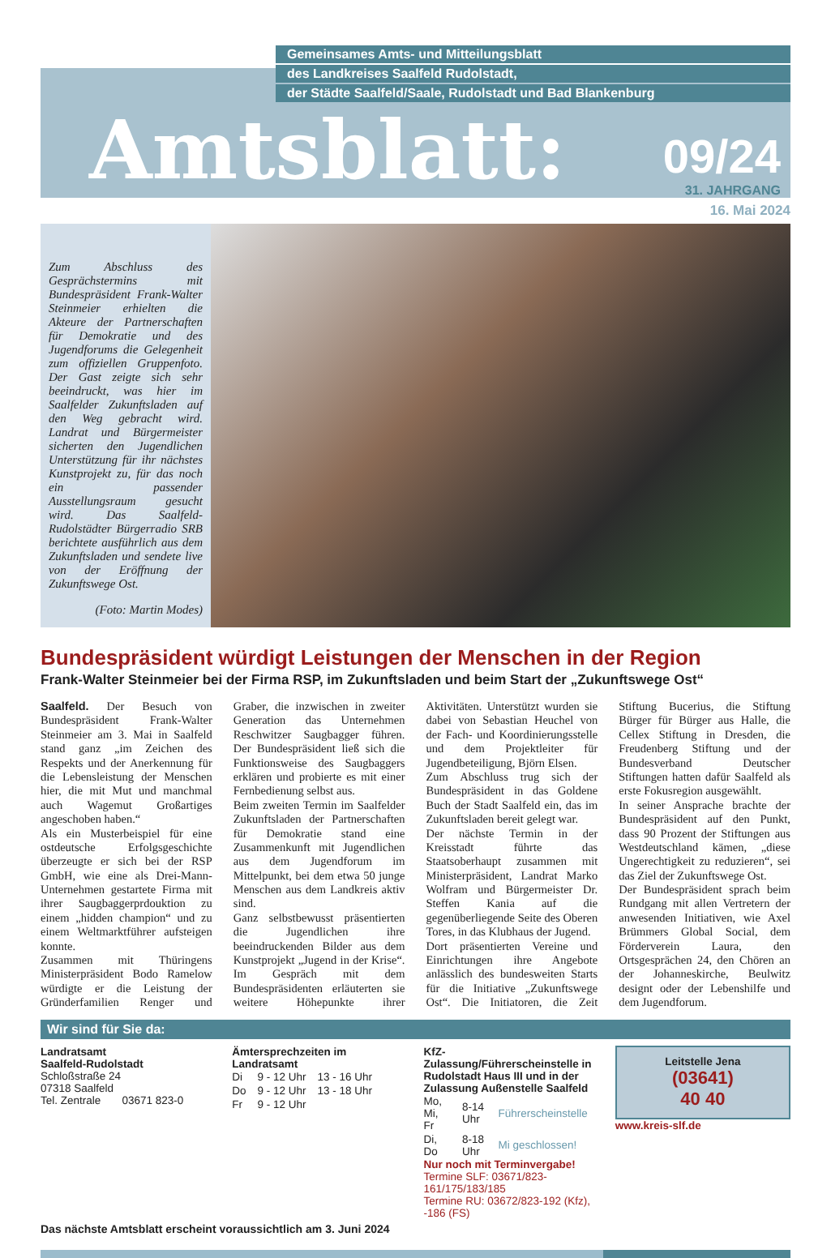Gemeinsames Amts- und Mitteilungsblatt
des Landkreises Saalfeld Rudolstadt,
der Städte Saalfeld/Saale, Rudolstadt und Bad Blankenburg
Amtsblatt: 09/24
31. JAHRGANG
16. Mai 2024
Zum Abschluss des Gesprächstermins mit Bundespräsident Frank-Walter Steinmeier erhielten die Akteure der Partnerschaften für Demokratie und des Jugendforums die Gelegenheit zum offiziellen Gruppenfoto. Der Gast zeigte sich sehr beeindruckt, was hier im Saalfelder Zukunftsladen auf den Weg gebracht wird. Landrat und Bürgermeister sicherten den Jugendlichen Unterstützung für ihr nächstes Kunstprojekt zu, für das noch ein passender Ausstellungsraum gesucht wird. Das Saalfeld-Rudolstädter Bürgerradio SRB berichtete ausführlich aus dem Zukunftsladen und sendete live von der Eröffnung der Zukunftswege Ost.
(Foto: Martin Modes)
Bundespräsident würdigt Leistungen der Menschen in der Region
Frank-Walter Steinmeier bei der Firma RSP, im Zukunftsladen und beim Start der „Zukunftswege Ost“
Saalfeld. Der Besuch von Bundespräsident Frank-Walter Steinmeier am 3. Mai in Saalfeld stand ganz „im Zeichen des Respekts und der Anerkennung für die Lebensleistung der Menschen hier, die mit Mut und manchmal auch Wagemut Großartiges angeschoben haben.“
Als ein Musterbeispiel für eine ostdeutsche Erfolgsgeschichte überzeugte er sich bei der RSP GmbH, wie eine als Drei-Mann-Unternehmen gestartete Firma mit ihrer Saugbaggerprdouktion zu einem „hidden champion“ und zu einem Weltmarktführer aufsteigen konnte.
Zusammen mit Thüringens Ministerpräsident Bodo Ramelow würdigte er die Leistung der Gründerfamilien Renger und Graber, die inzwischen in zweiter Generation das Unternehmen Reschwitzer Saugbagger führen. Der Bundespräsident ließ sich die Funktionsweise des Saugbaggers erklären und probierte es mit einer Fernbedienung selbst aus.
Beim zweiten Termin im Saalfelder Zukunftsladen der Partnerschaften für Demokratie stand eine Zusammenkunft mit Jugendlichen aus dem Jugendforum im Mittelpunkt, bei dem etwa 50 junge Menschen aus dem Landkreis aktiv sind.
Ganz selbstbewusst präsentierten die Jugendlichen ihre beeindruckenden Bilder aus dem Kunstprojekt „Jugend in der Krise“. Im Gespräch mit dem Bundespräsidenten erläuterten sie weitere Höhepunkte ihrer Aktivitäten. Unterstützt wurden sie dabei von Sebastian Heuchel von der Fach- und Koordinierungsstelle und dem Projektleiter für Jugendbeteiligung, Björn Elsen.
Zum Abschluss trug sich der Bundespräsident in das Goldene Buch der Stadt Saalfeld ein, das im Zukunftsladen bereit gelegt war.
Der nächste Termin in der Kreisstadt führte das Staatsoberhaupt zusammen mit Ministerpräsident, Landrat Marko Wolfram und Bürgermeister Dr. Steffen Kania auf die gegenüberliegende Seite des Oberen Tores, in das Klubhaus der Jugend.
Dort präsentierten Vereine und Einrichtungen ihre Angebote anlässlich des bundesweiten Starts für die Initiative „Zukunftswege Ost“. Die Initiatoren, die Zeit Stiftung Bucerius, die Stiftung Bürger für Bürger aus Halle, die Cellex Stiftung in Dresden, die Freudenberg Stiftung und der Bundesverband Deutscher Stiftungen hatten dafür Saalfeld als erste Fokusregion ausgewählt.
In seiner Ansprache brachte der Bundespräsident auf den Punkt, dass 90 Prozent der Stiftungen aus Westdeutschland kämen, „diese Ungerechtigkeit zu reduzieren“, sei das Ziel der Zukunftswege Ost.
Der Bundespräsident sprach beim Rundgang mit allen Vertretern der anwesenden Initiativen, wie Axel Brümmers Global Social, dem Förderverein Laura, den Ortsgesprächen 24, den Chören an der Johanneskirche, Beulwitz designt oder der Lebenshilfe und dem Jugendforum.
Wir sind für Sie da:
Landratsamt
Saalfeld-Rudolstadt
Schloßstraße 24
07318 Saalfeld
Tel. Zentrale 03671 823-0
Ämtersprechzeiten im Landratsamt
| Di | 9 - 12 Uhr | 13 - 16 Uhr |
| Do | 9 - 12 Uhr | 13 - 18 Uhr |
| Fr | 9 - 12 Uhr | |
KfZ-Zulassung/Führerscheinstelle in Rudolstadt Haus III und in der Zulassung Außenstelle Saalfeld
| Mo, Mi, Fr | 8-14 Uhr | Führerscheinstelle |
| Di, Do | 8-18 Uhr | Mi geschlossen! |
Nur noch mit Terminvergabe!
Termine SLF: 03671/823-161/175/183/185
Termine RU: 03672/823-192 (Kfz), -186 (FS)
Leitstelle Jena
(03641)
40 40
www.kreis-slf.de
Das nächste Amtsblatt erscheint voraussichtlich am 3. Juni 2024